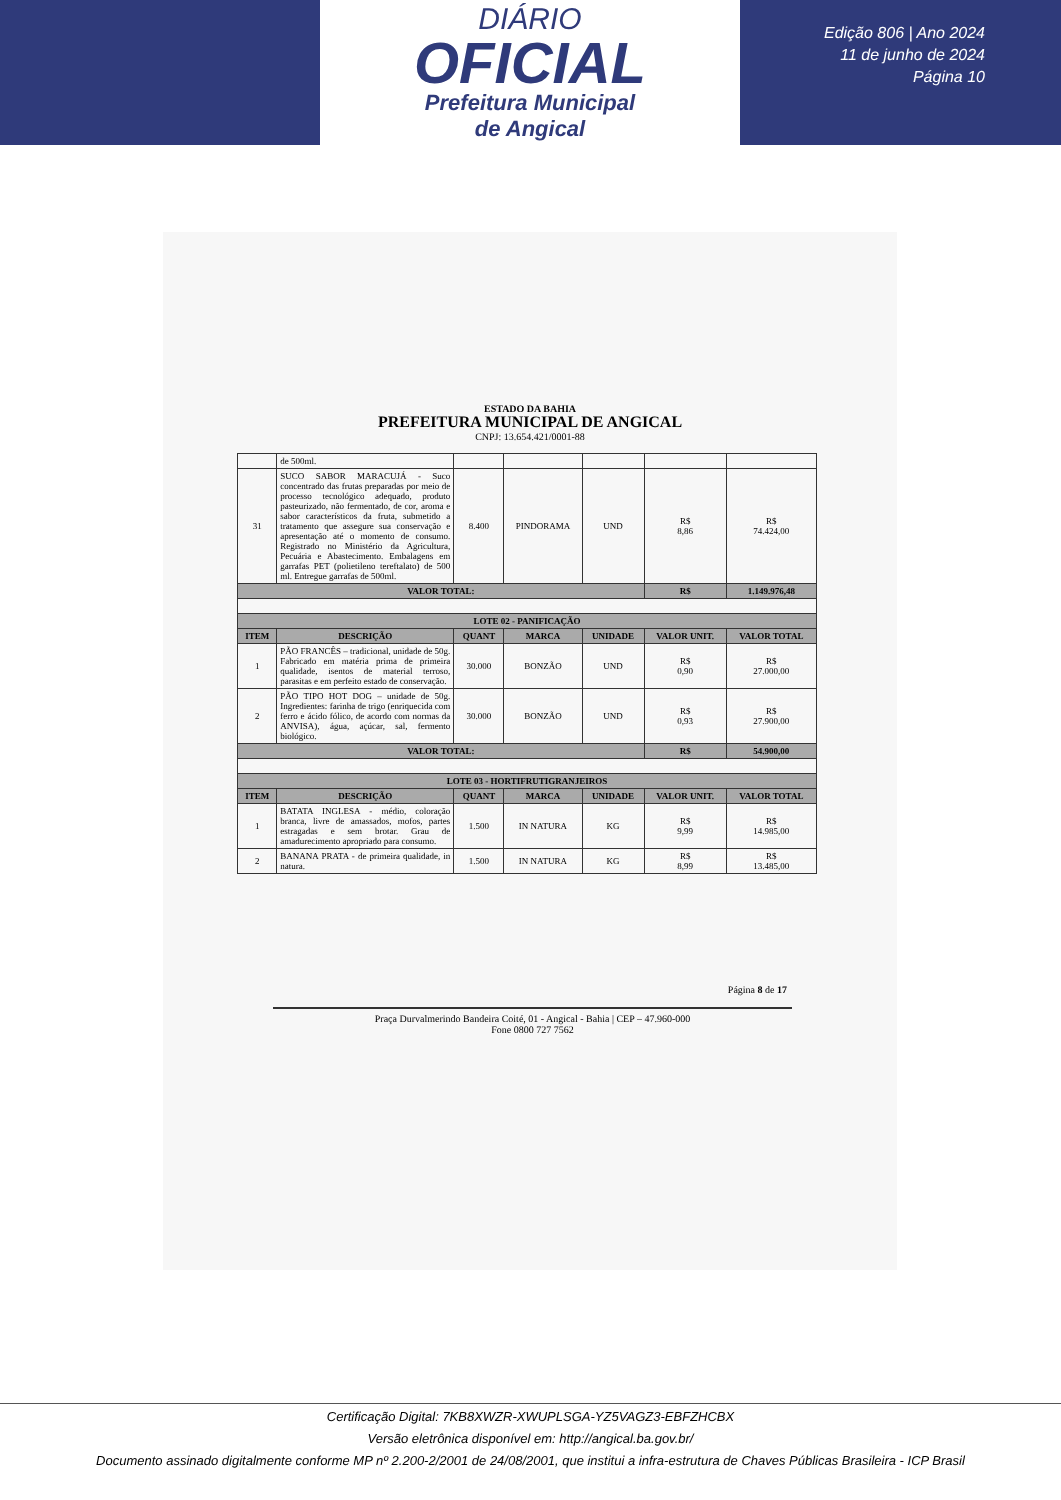DIÁRIO
OFICIAL
Prefeitura Municipal
de Angical
Edição 806 | Ano 2024
11 de junho de 2024
Página 10
ESTADO DA BAHIA
PREFEITURA MUNICIPAL DE ANGICAL
CNPJ: 13.654.421/0001-88
| | de 500ml. | | | | | |
| 31 | SUCO SABOR MARACUJÁ - Suco concentrado das frutas preparadas por meio de processo tecnológico adequado, produto pasteurizado, não fermentado, de cor, aroma e sabor característicos da fruta, submetido a tratamento que assegure sua conservação e apresentação até o momento de consumo. Registrado no Ministério da Agricultura, Pecuária e Abastecimento. Embalagens em garrafas PET (polietileno tereftalato) de 500 ml. Entregue garrafas de 500ml. | 8.400 | PINDORAMA | UND | R$ 8,86 | R$ 74.424,00 |
| VALOR TOTAL: | | | | | R$ | 1.149.976,48 |
| LOTE 02 - PANIFICAÇÃO | | | | | | |
| ITEM | DESCRIÇÃO | QUANT | MARCA | UNIDADE | VALOR UNIT. | VALOR TOTAL |
| 1 | PÃO FRANCÊS – tradicional, unidade de 50g. Fabricado em matéria prima de primeira qualidade, isentos de material terroso, parasitas e em perfeito estado de conservação. | 30.000 | BONZÃO | UND | R$ 0,90 | R$ 27.000,00 |
| 2 | PÃO TIPO HOT DOG – unidade de 50g. Ingredientes: farinha de trigo (enriquecida com ferro e ácido fólico, de acordo com normas da ANVISA), água, açúcar, sal, fermento biológico. | 30.000 | BONZÃO | UND | R$ 0,93 | R$ 27.900,00 |
| VALOR TOTAL: | | | | | R$ | 54.900,00 |
| LOTE 03 - HORTIFRUTIGRANJEIROS | | | | | | |
| ITEM | DESCRIÇÃO | QUANT | MARCA | UNIDADE | VALOR UNIT. | VALOR TOTAL |
| 1 | BATATA INGLESA - médio, coloração branca, livre de amassados, mofos, partes estragadas e sem brotar. Grau de amadurecimento apropriado para consumo. | 1.500 | IN NATURA | KG | R$ 9,99 | R$ 14.985,00 |
| 2 | BANANA PRATA - de primeira qualidade, in natura. | 1.500 | IN NATURA | KG | R$ 8,99 | R$ 13.485,00 |
Página 8 de 17
Praça Durvalmerindo Bandeira Coité, 01 - Angical - Bahia | CEP – 47.960-000
Fone 0800 727 7562
Certificação Digital: 7KB8XWZR-XWUPLSGA-YZ5VAGZ3-EBFZHCBX
Versão eletrônica disponível em: http://angical.ba.gov.br/
Documento assinado digitalmente conforme MP nº 2.200-2/2001 de 24/08/2001, que institui a infra-estrutura de Chaves Públicas Brasileira - ICP Brasil